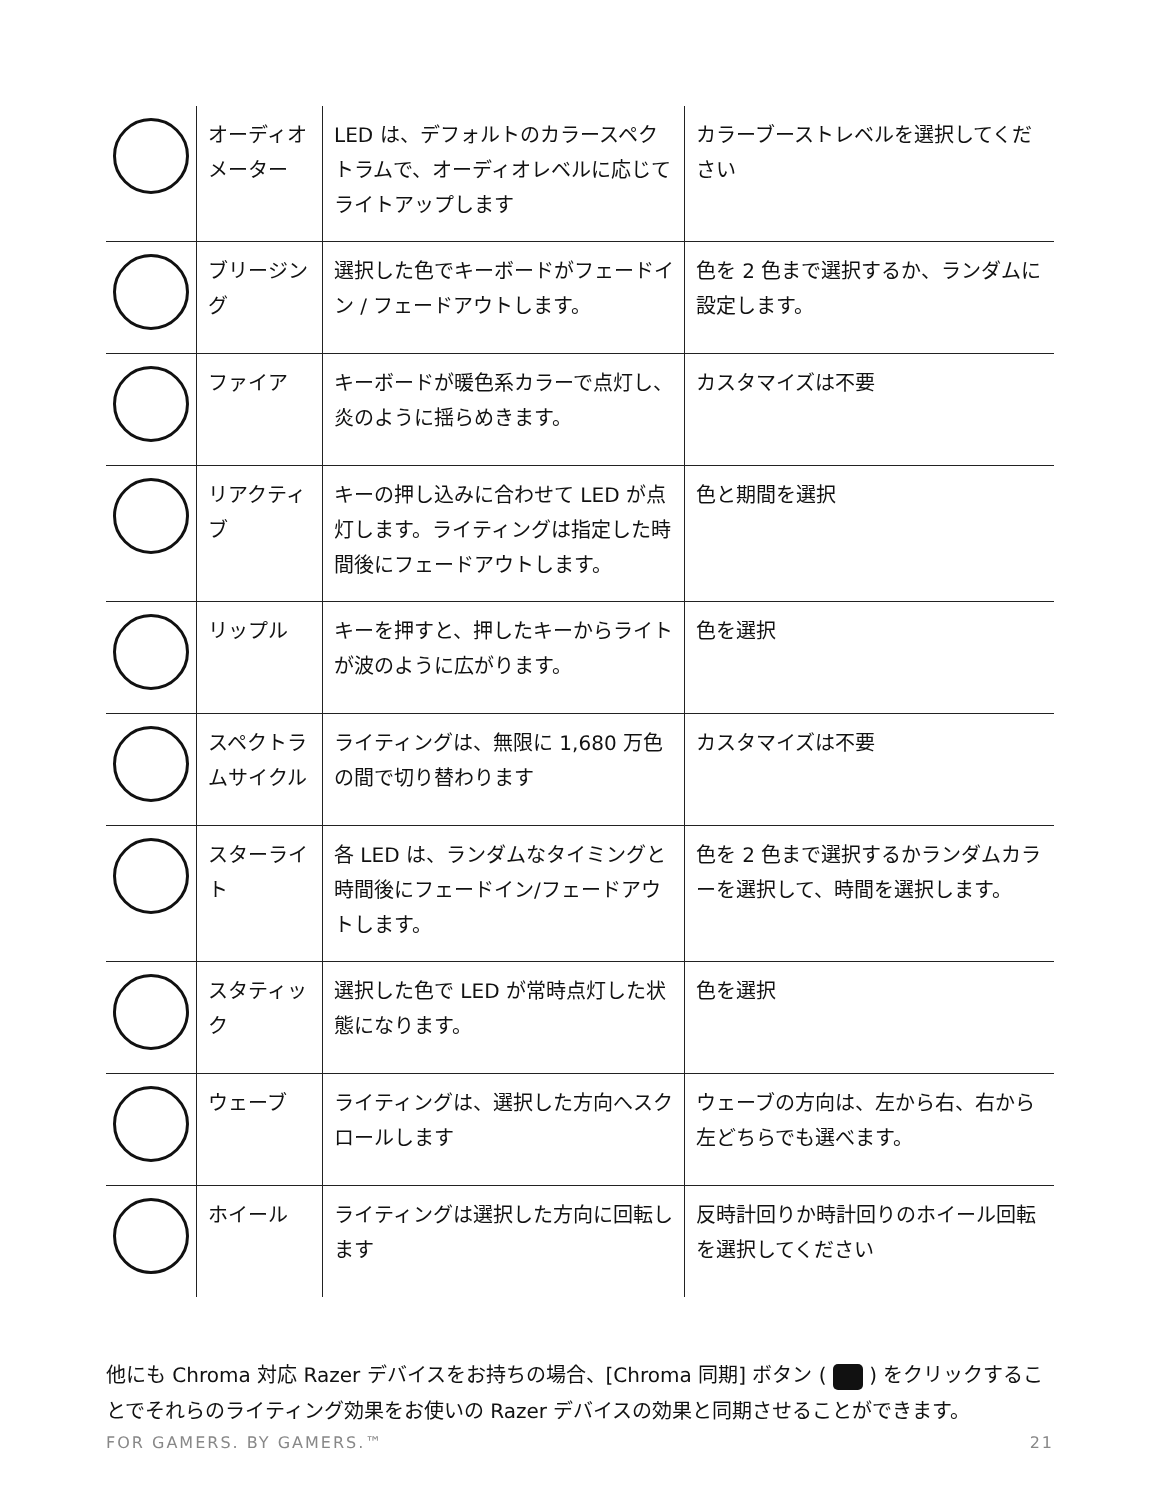| | オーディオメーター | LED は、デフォルトのカラースペクトラムで、オーディオレベルに応じてライトアップします | カラーブーストレベルを選択してください |
| | ブリージング | 選択した色でキーボードがフェードイン / フェードアウトします。 | 色を 2 色まで選択するか、ランダムに設定します。 |
| | ファイア | キーボードが暖色系カラーで点灯し、炎のように揺らめきます。 | カスタマイズは不要 |
| | リアクティブ | キーの押し込みに合わせて LED が点灯します。ライティングは指定した時間後にフェードアウトします。 | 色と期間を選択 |
| | リップル | キーを押すと、押したキーからライトが波のように広がります。 | 色を選択 |
| | スペクトラムサイクル | ライティングは、無限に 1,680 万色の間で切り替わります | カスタマイズは不要 |
| | スターライト | 各 LED は、ランダムなタイミングと時間後にフェードイン/フェードアウトします。 | 色を 2 色まで選択するかランダムカラーを選択して、時間を選択します。 |
| | スタティック | 選択した色で LED が常時点灯した状態になります。 | 色を選択 |
| | ウェーブ | ライティングは、選択した方向へスクロールします | ウェーブの方向は、左から右、右から左どちらでも選べます。 |
| | ホイール | ライティングは選択した方向に回転します | 反時計回りか時計回りのホイール回転を選択してください |
他にも Chroma 対応 Razer デバイスをお持ちの場合、[Chroma 同期] ボタン ( ) をクリックすることでそれらのライティング効果をお使いの Razer デバイスの効果と同期させることができます。
FOR GAMERS. BY GAMERS.™ 21